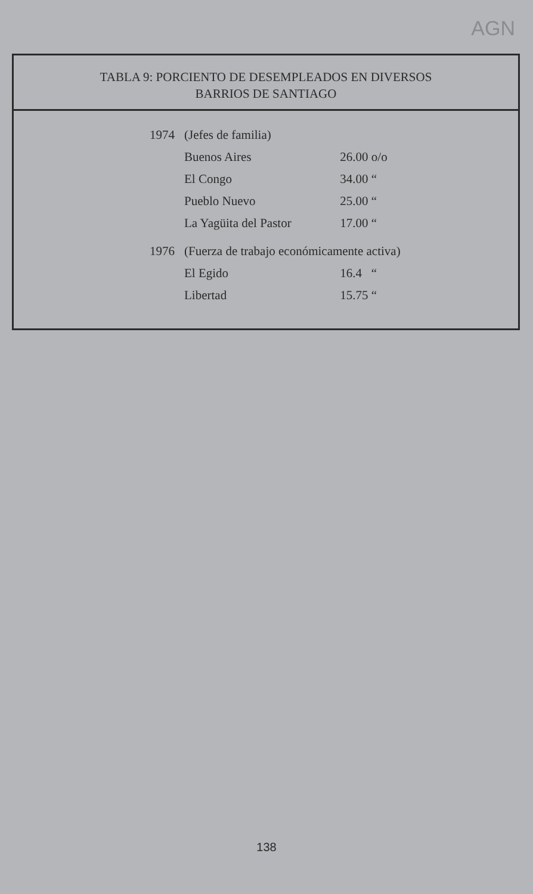AGN
TABLA 9: PORCIENTO DE DESEMPLEADOS EN DIVERSOS
BARRIOS DE SANTIAGO
| 1974 | (Jefes de familia) | |
| | Buenos Aires | 26.00 o/o |
| | El Congo | 34.00 “ |
| | Pueblo Nuevo | 25.00 “ |
| | La Yagüita del Pastor | 17.00 “ |
| 1976 | (Fuerza de trabajo económicamente activa) | |
| | El Egido | 16.4 “ |
| | Libertad | 15.75 “ |
138